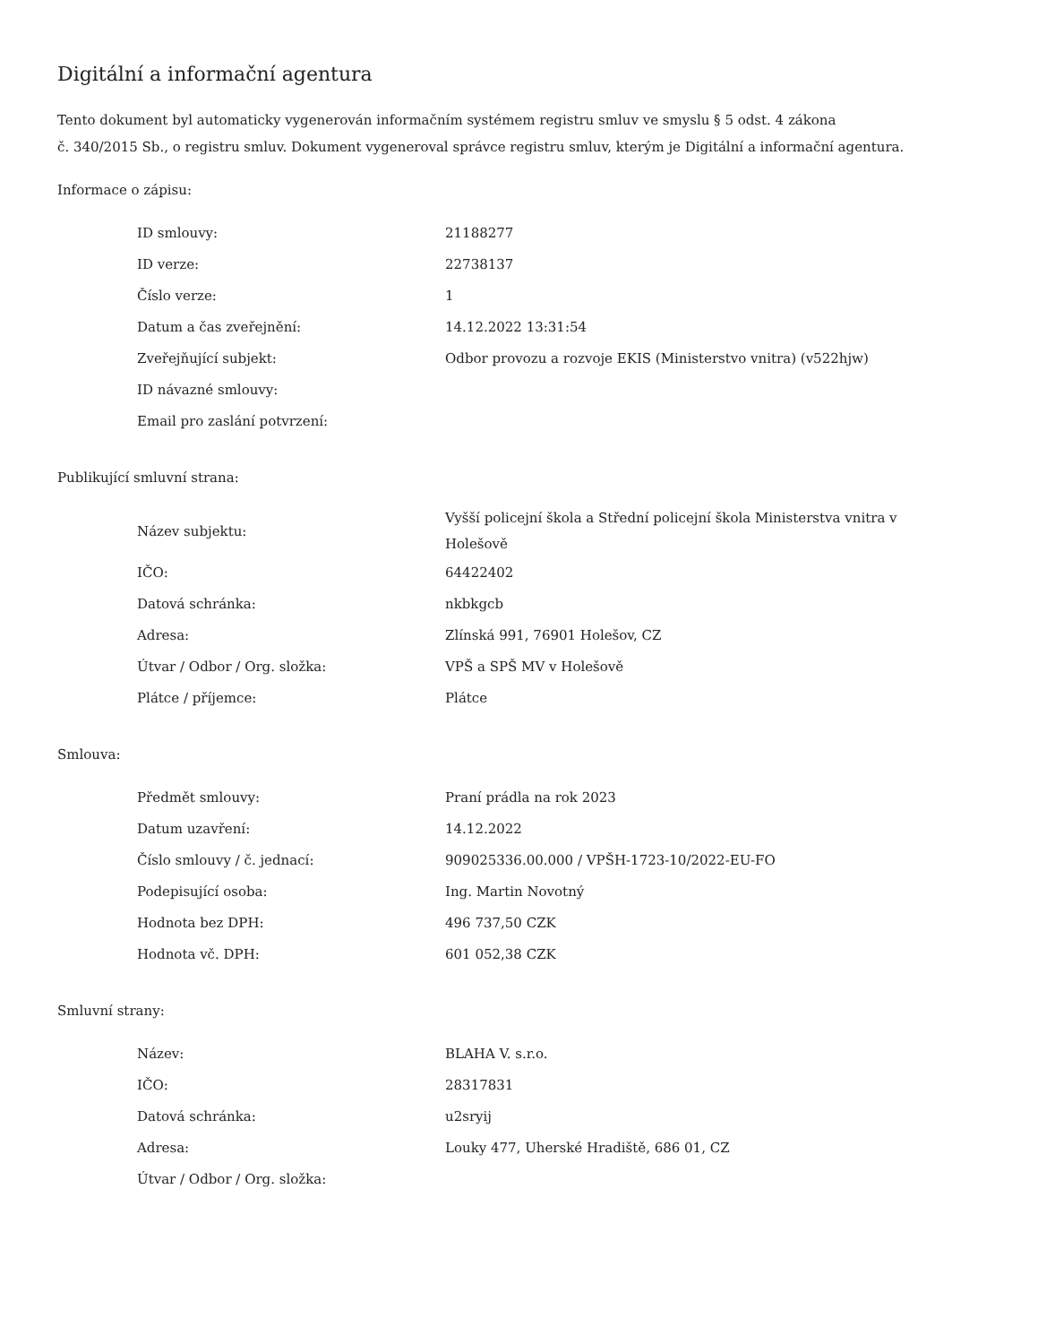Digitální a informační agentura
Tento dokument byl automaticky vygenerován informačním systémem registru smluv ve smyslu § 5 odst. 4 zákona
č. 340/2015 Sb., o registru smluv. Dokument vygeneroval správce registru smluv, kterým je Digitální a informační agentura.
Informace o zápisu:
| ID smlouvy: | 21188277 |
| ID verze: | 22738137 |
| Číslo verze: | 1 |
| Datum a čas zveřejnění: | 14.12.2022 13:31:54 |
| Zveřejňující subjekt: | Odbor provozu a rozvoje EKIS (Ministerstvo vnitra) (v522hjw) |
| ID návazné smlouvy: | |
| Email pro zaslání potvrzení: | |
Publikující smluvní strana:
| Název subjektu: | Vyšší policejní škola a Střední policejní škola Ministerstva vnitra v Holešově |
| IČO: | 64422402 |
| Datová schránka: | nkbkgcb |
| Adresa: | Zlínská 991, 76901 Holešov, CZ |
| Útvar / Odbor / Org. složka: | VPŠ a SPŠ MV v Holešově |
| Plátce / příjemce: | Plátce |
Smlouva:
| Předmět smlouvy: | Praní prádla na rok 2023 |
| Datum uzavření: | 14.12.2022 |
| Číslo smlouvy / č. jednací: | 909025336.00.000 / VPŠH-1723-10/2022-EU-FO |
| Podepisující osoba: | Ing. Martin Novotný |
| Hodnota bez DPH: | 496 737,50 CZK |
| Hodnota vč. DPH: | 601 052,38 CZK |
Smluvní strany:
| Název: | BLAHA V. s.r.o. |
| IČO: | 28317831 |
| Datová schránka: | u2sryij |
| Adresa: | Louky 477, Uherské Hradiště, 686 01, CZ |
| Útvar / Odbor / Org. složka: | |